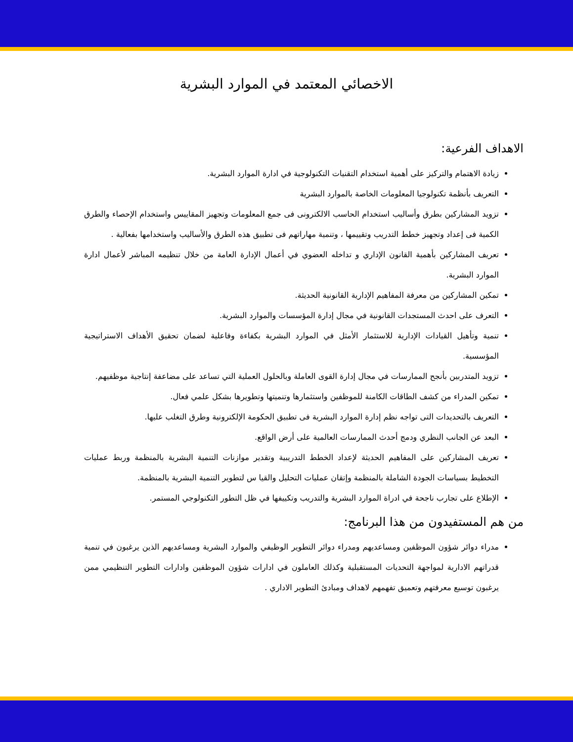الاخصائي المعتمد في الموارد البشرية
الاهداف الفرعية:
زيادة الاهتمام والتركيز على أهمية استخدام التقنيات التكنولوجية في ادارة الموارد البشرية.
التعريف بأنظمة تكنولوجيا المعلومات الخاصة بالموارد البشرية
تزويد المشاركين بطرق وأساليب استخدام الحاسب الالكترونى فى جمع المعلومات وتجهيز المقاييس واستخدام الإحصاء والطرق الكمية فى إعداد وتجهيز خطط التدريب وتقييمها ، وتنمية مهاراتهم فى تطبيق هذه الطرق والأساليب واستخدامها بفعالية .
تعريف المشاركين بأهمية القانون الإداري و تداخله العضوي في أعمال الإدارة العامة من خلال تنظيمه المباشر لأعمال ادارة الموارد البشرية.
تمكين المشاركين من معرفة المفاهيم الإدارية القانونية الحديثة.
التعرف على احدث المستجدات القانونية في مجال إدارة المؤسسات والموارد البشرية.
تنمية وتأهيل القيادات الإدارية للاستثمار الأمثل في الموارد البشرية بكفاءة وفاعلية لضمان تحقيق الأهداف الاستراتيجية المؤسسية.
تزويد المتدربين بأنجح الممارسات في مجال إدارة القوى العاملة وبالحلول العملية التي تساعد على مضاعفة إنتاجية موظفيهم.
تمكين المدراء من كشف الطاقات الكامنة للموظفين واستثمارها وتنميتها وتطويرها بشكل علمي فعال.
التعريف بالتحديدات التى تواجه نظم إدارة الموارد البشرية فى تطبيق الحكومة الإلكترونية وطرق التغلب عليها.
البعد عن الجانب النظري ودمج أحدث الممارسات العالمية على أرض الواقع.
تعريف المشاركين على المفاهيم الحديثة لإعداد الخطط التدريبية وتقدير موازنات التنمية البشرية بالمنظمة وربط عمليات التخطيط بسياسات الجودة الشاملة بالمنظمة وإتقان عمليات التحليل والقيا س لتطوير التنمية البشرية بالمنظمة.
الإطلاع على تجارب ناجحة في ادراة الموارد البشرية والتدريب وتكييفها في ظل التطور التكنولوجي المستمر.
من هم المستفيدون من هذا البرنامج:
مدراء دوائر شؤون الموظفين ومساعديهم ومدراء دوائر التطوير الوظيفي والموارد البشرية ومساعديهم الذين يرغبون في تنمية قدراتهم الادارية لمواجهة التحديات المستقبلية وكذلك العاملون في ادارات شؤون الموظفين وادارات التطوير التنظيمي ممن يرغبون توسيع معرفتهم وتعميق تفهمهم لاهداف ومبادئ التطوير الاداري .